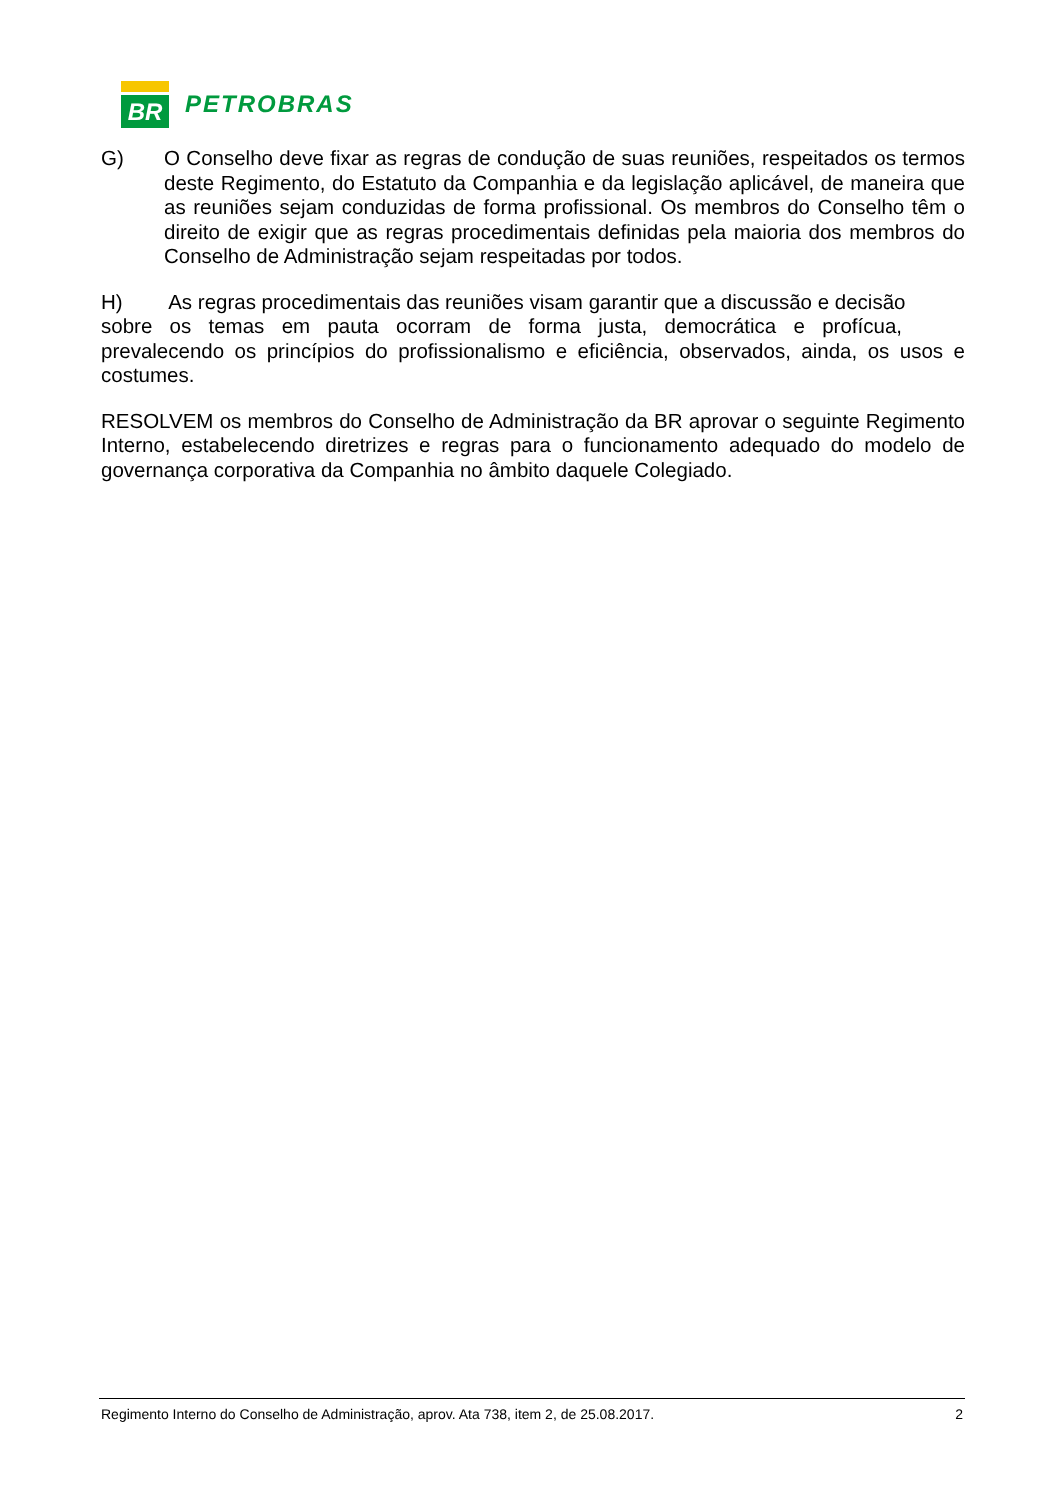BR
PETROBRAS
G) O Conselho deve fixar as regras de condução de suas reuniões, respeitados os termos deste Regimento, do Estatuto da Companhia e da legislação aplicável, de maneira que as reuniões sejam conduzidas de forma profissional. Os membros do Conselho têm o direito de exigir que as regras procedimentais definidas pela maioria dos membros do Conselho de Administração sejam respeitadas por todos.
H) As regras procedimentais das reuniões visam garantir que a discussão e decisão sobre os temas em pauta ocorram de forma justa, democrática e profícua, prevalecendo os princípios do profissionalismo e eficiência, observados, ainda, os usos e costumes.
RESOLVEM os membros do Conselho de Administração da BR aprovar o seguinte Regimento Interno, estabelecendo diretrizes e regras para o funcionamento adequado do modelo de governança corporativa da Companhia no âmbito daquele Colegiado.
Regimento Interno do Conselho de Administração, aprov. Ata 738, item 2, de 25.08.2017. 2